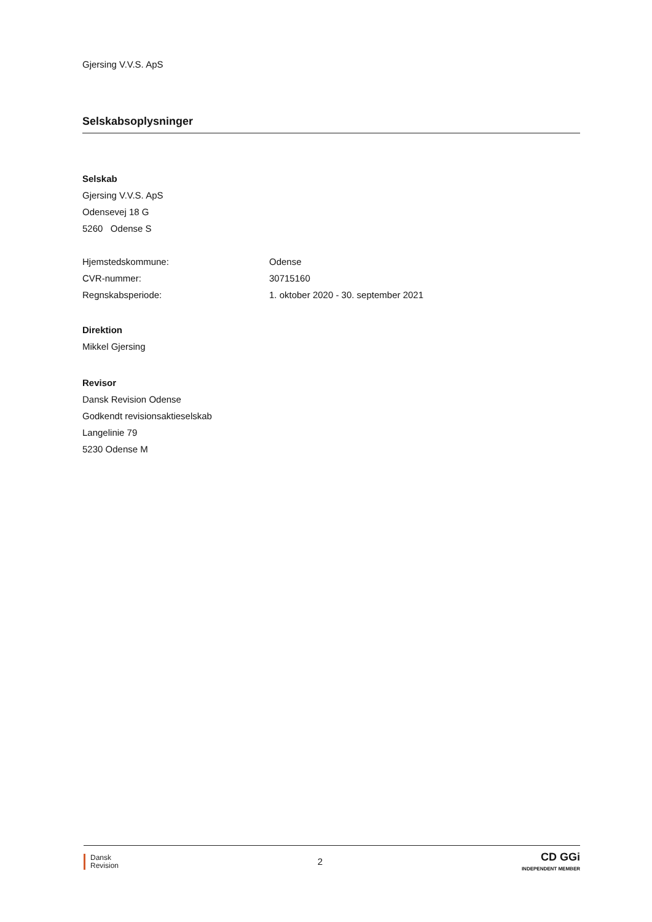Gjersing V.V.S. ApS
Selskabsoplysninger
Selskab
Gjersing V.V.S. ApS
Odensevej 18 G
5260 Odense S
Hjemstedskommune:
Odense
CVR-nummer:
30715160
Regnskabsperiode:
1. oktober 2020 - 30. september 2021
Direktion
Mikkel Gjersing
Revisor
Dansk Revision Odense
Godkendt revisionsaktieselskab
Langelinie 79
5230 Odense M
Dansk
Revision
2
CD GGi
INDEPENDENT MEMBER